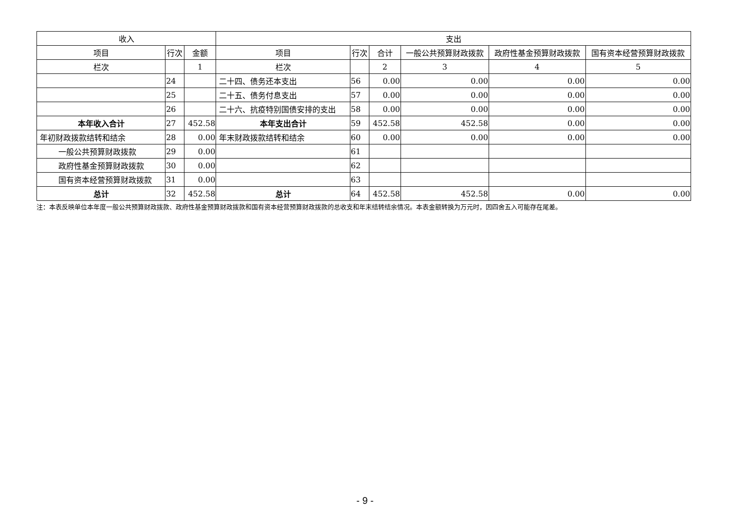| 收入 | | | 支出 | | | | | |
| --- | --- | --- | --- | --- | --- | --- | --- | --- |
| 项目 | 行次 | 金额 | 项目 | 行次 | 合计 | 一般公共预算财政拨款 | 政府性基金预算财政拨款 | 国有资本经营预算财政拨款 |
| 栏次 | | 1 | 栏次 | | 2 | 3 | 4 | 5 |
| | 24 | | 二十四、债务还本支出 | 56 | 0.00 | 0.00 | 0.00 | 0.00 |
| | 25 | | 二十五、债务付息支出 | 57 | 0.00 | 0.00 | 0.00 | 0.00 |
| | 26 | | 二十六、抗疫特别国债安排的支出 | 58 | 0.00 | 0.00 | 0.00 | 0.00 |
| 本年收入合计 | 27 | 452.58 | 本年支出合计 | 59 | 452.58 | 452.58 | 0.00 | 0.00 |
| 年初财政拨款结转和结余 | 28 | 0.00 | 年末财政拨款结转和结余 | 60 | 0.00 | 0.00 | 0.00 | 0.00 |
| 一般公共预算财政拨款 | 29 | 0.00 | | 61 | | | | |
| 政府性基金预算财政拨款 | 30 | 0.00 | | 62 | | | | |
| 国有资本经营预算财政拨款 | 31 | 0.00 | | 63 | | | | |
| 总计 | 32 | 452.58 | 总计 | 64 | 452.58 | 452.58 | 0.00 | 0.00 |
注：本表反映单位本年度一般公共预算财政拨款、政府性基金预算财政拨款和国有资本经营预算财政拨款的总收支和年末结转结余情况。本表金额转换为万元时，因四舍五入可能存在尾差。
- 9 -